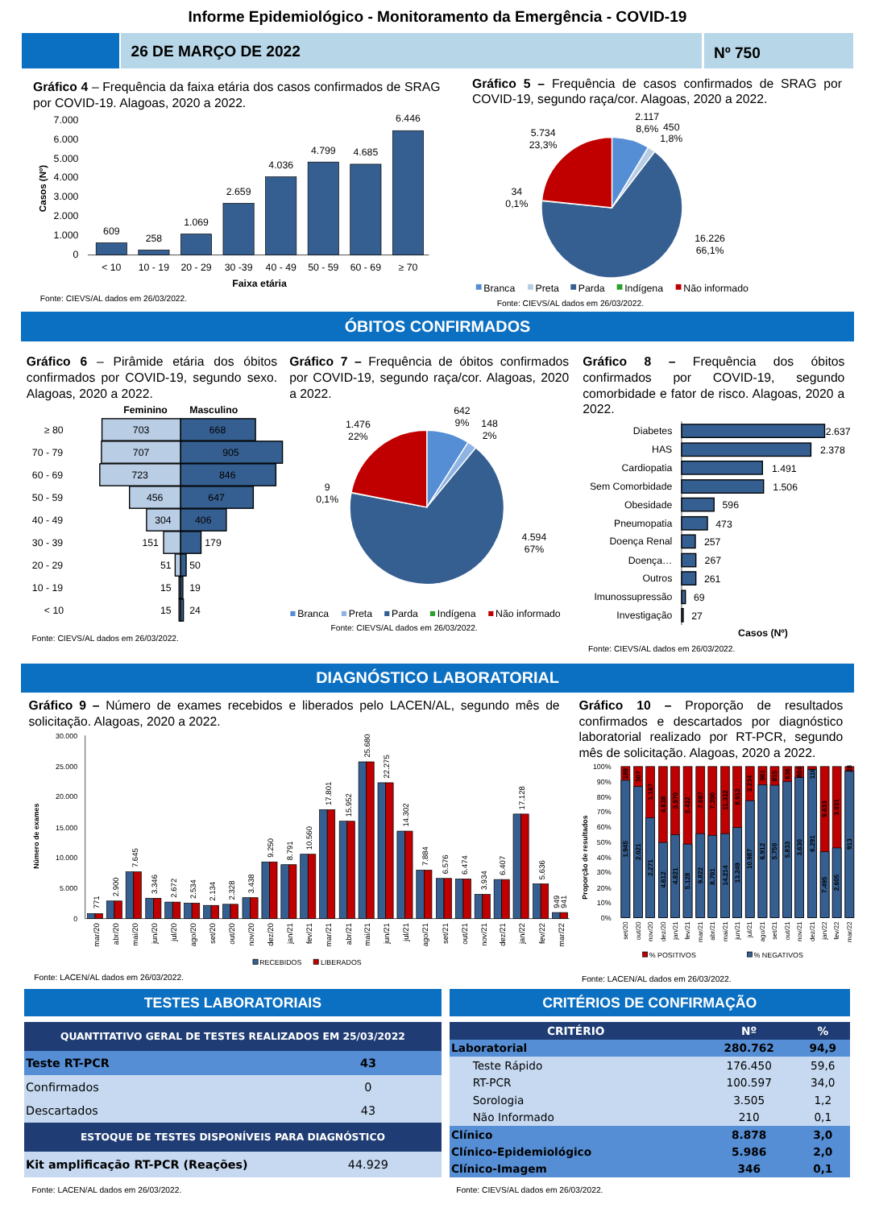Informe Epidemiológico - Monitoramento da Emergência - COVID-19
26 DE MARÇO DE 2022 Nº 750
Gráfico 4 – Frequência da faixa etária dos casos confirmados de SRAG por COVID-19. Alagoas, 2020 a 2022.
7.000
6.000
5.000
4.000
3.000
2.000
1.000
0
Casos (Nº)
609
258
1.069
2.659
4.036
4.799
4.685
6.446
< 10
10 - 19
20 - 29
30 -39
40 - 49
50 - 59
60 - 69
≥ 70
Faixa etária
Fonte: CIEVS/AL dados em 26/03/2022.
Gráfico 5 – Frequência de casos confirmados de SRAG por COVID-19, segundo raça/cor. Alagoas, 2020 a 2022.
2.117
8,6%
450
1,8%
5.734
23,3%
34
0,1%
16.226
66,1%
Branca
Preta
Parda
Indígena
Não informado
Fonte: CIEVS/AL dados em 26/03/2022.
ÓBITOS CONFIRMADOS
Gráfico 6 – Pirâmide etária dos óbitos confirmados por COVID-19, segundo sexo. Alagoas, 2020 a 2022.
Feminino
Masculino
≥ 80
70 - 79
60 - 69
50 - 59
40 - 49
30 - 39
20 - 29
10 - 19
< 10
703
668
707
905
723
846
456
647
304
406
151
179
51
50
15
19
15
24
Fonte: CIEVS/AL dados em 26/03/2022.
Gráfico 7 – Frequência de óbitos confirmados por COVID-19, segundo raça/cor. Alagoas, 2020 a 2022.
642
9%
148
2%
1.476
22%
9
0,1%
4.594
67%
Branca
Preta
Parda
Indígena
Não informado
Fonte: CIEVS/AL dados em 26/03/2022.
Gráfico 8 – Frequência dos óbitos confirmados por COVID-19, segundo comorbidade e fator de risco. Alagoas, 2020 a 2022.
Diabetes
HAS
Cardiopatia
Sem Comorbidade
Obesidade
Pneumopatia
Doença Renal
Doença…
Outros
Imunossupressão
Investigação
2.637
2.378
1.491
1.506
596
473
257
267
261
69
27
Casos (Nº)
Fonte: CIEVS/AL dados em 26/03/2022.
DIAGNÓSTICO LABORATORIAL
Gráfico 9 – Número de exames recebidos e liberados pelo LACEN/AL, segundo mês de solicitação. Alagoas, 2020 a 2022.
30.000
25.000
20.000
15.000
10.000
5.000
0
Número de exames
771
2.900
7.645
3.346
2.672
2.534
2.134
2.328
3.438
9.250
8.791
10.560
17.801
15.952
25.680
22.275
14.302
7.884
6.576
6.474
3.934
6.407
17.128
5.636
949
941
mar/20
abr/20
mai/20
jun/20
jul/20
ago/20
set/20
out/20
nov/20
dez/20
jan/21
fev/21
mar/21
abr/21
mai/21
jun/21
jul/21
ago/21
set/21
out/21
nov/21
dez/21
jan/22
fev/22
mar/22
RECEBIDOS
LIBERADOS
Fonte: LACEN/AL dados em 26/03/2022.
Gráfico 10 – Proporção de resultados confirmados e descartados por diagnóstico laboratorial realizado por RT-PCR, segundo mês de solicitação. Alagoas, 2020 a 2022.
100%
90%
80%
70%
60%
50%
40%
30%
20%
10%
0%
Proporção de resultados
189
307
1.167
4.638
3.970
5.432
7.887
7.200
11.332
8.912
3.234
961
815
636
804
116
9.633
3.031
28
1.945
2.021
2.271
4.612
4.821
5.128
9.822
8.701
14.214
13.249
10.987
6.912
5.750
5.833
3.630
6.291
7.495
2.605
913
set/20
out/20
nov/20
dez/20
jan/21
fev/21
mar/21
abr/21
mai/21
jun/21
jul/21
ago/21
set/21
out/21
nov/21
dez/21
jan/22
fev/22
mar/22
% POSITIVOS
% NEGATIVOS
Fonte: LACEN/AL dados em 26/03/2022.
TESTES LABORATORIAIS
| QUANTITATIVO GERAL DE TESTES REALIZADOS EM 25/03/2022 | |
| --- | --- |
| Teste RT-PCR | 43 |
| Confirmados | 0 |
| Descartados | 43 |
| ESTOQUE DE TESTES DISPONÍVEIS PARA DIAGNÓSTICO | |
| Kit amplificação RT-PCR (Reações) | 44.929 |
Fonte: LACEN/AL dados em 26/03/2022.
CRITÉRIOS DE CONFIRMAÇÃO
| CRITÉRIO | Nº | % |
| --- | --- | --- |
| Laboratorial | 280.762 | 94,9 |
| Teste Rápido | 176.450 | 59,6 |
| RT-PCR | 100.597 | 34,0 |
| Sorologia | 3.505 | 1,2 |
| Não Informado | 210 | 0,1 |
| Clínico | 8.878 | 3,0 |
| Clínico-Epidemiológico | 5.986 | 2,0 |
| Clínico-Imagem | 346 | 0,1 |
Fonte: CIEVS/AL dados em 26/03/2022.